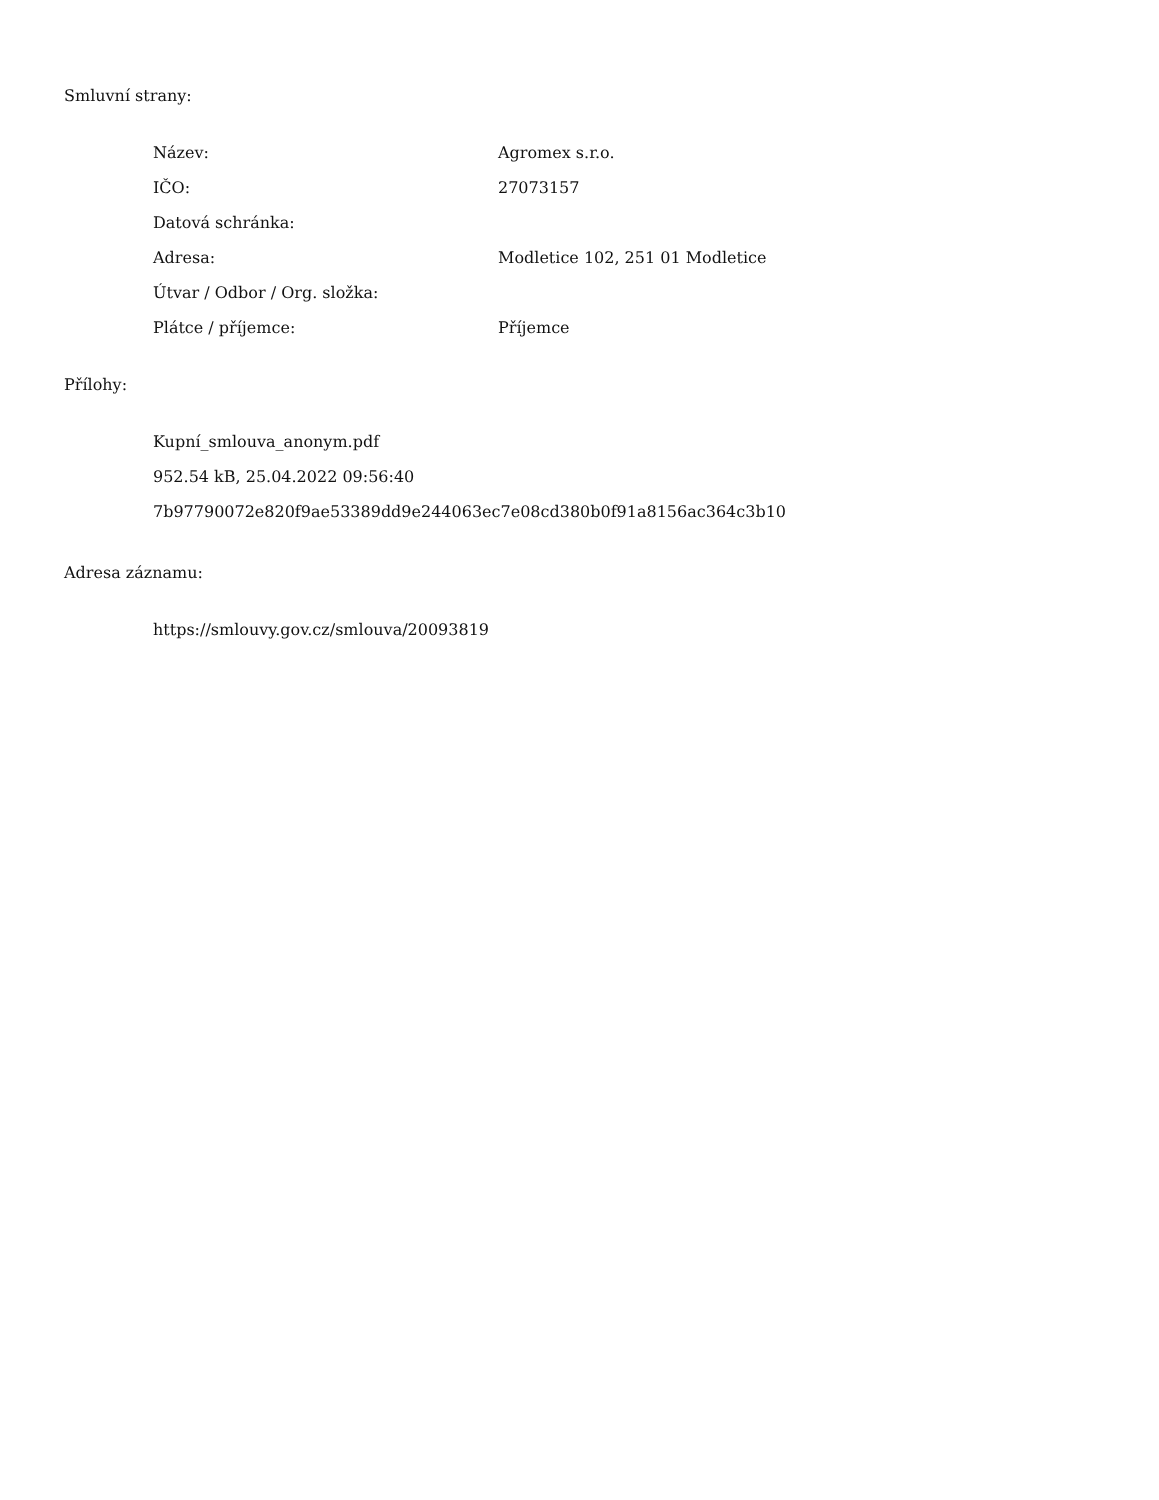Smluvní strany:
| Název: | Agromex s.r.o. |
| IČO: | 27073157 |
| Datová schránka: | |
| Adresa: | Modletice 102, 251 01 Modletice |
| Útvar / Odbor / Org. složka: | |
| Plátce / příjemce: | Příjemce |
Přílohy:
Kupní_smlouva_anonym.pdf
952.54 kB, 25.04.2022 09:56:40
7b97790072e820f9ae53389dd9e244063ec7e08cd380b0f91a8156ac364c3b10
Adresa záznamu:
https://smlouvy.gov.cz/smlouva/20093819